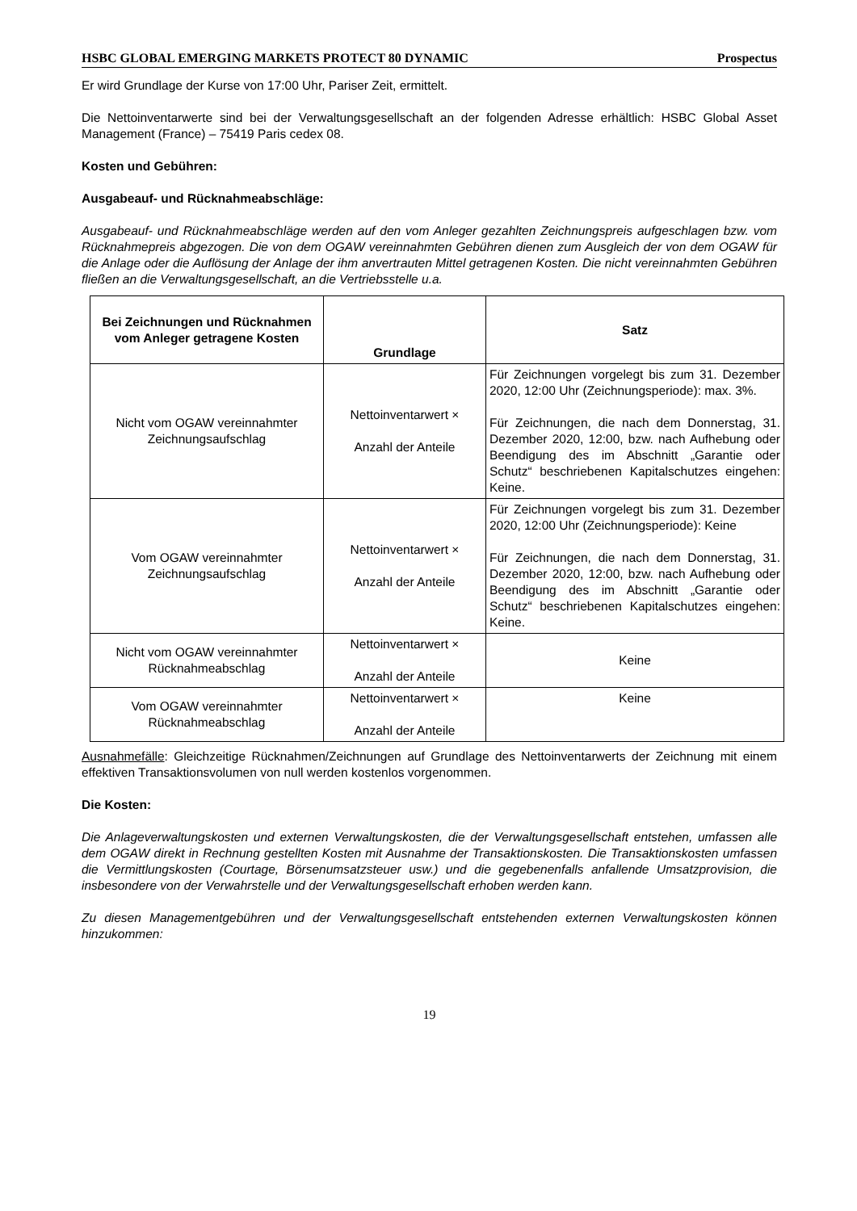HSBC GLOBAL EMERGING MARKETS PROTECT 80 DYNAMIC Prospectus
Er wird Grundlage der Kurse von 17:00 Uhr, Pariser Zeit, ermittelt.
Die Nettoinventarwerte sind bei der Verwaltungsgesellschaft an der folgenden Adresse erhältlich: HSBC Global Asset Management (France) – 75419 Paris cedex 08.
Kosten und Gebühren:
Ausgabeauf- und Rücknahmeabschläge:
Ausgabeauf- und Rücknahmeabschläge werden auf den vom Anleger gezahlten Zeichnungspreis aufgeschlagen bzw. vom Rücknahmepreis abgezogen. Die von dem OGAW vereinnahmten Gebühren dienen zum Ausgleich der von dem OGAW für die Anlage oder die Auflösung der Anlage der ihm anvertrauten Mittel getragenen Kosten. Die nicht vereinnahmten Gebühren fließen an die Verwaltungsgesellschaft, an die Vertriebsstelle u.a.
| Bei Zeichnungen und Rücknahmen vom Anleger getragene Kosten | Grundlage | Satz |
| --- | --- | --- |
| Nicht vom OGAW vereinnahmter Zeichnungsaufschlag | Nettoinventarwert × Anzahl der Anteile | Für Zeichnungen vorgelegt bis zum 31. Dezember 2020, 12:00 Uhr (Zeichnungsperiode): max. 3%. Für Zeichnungen, die nach dem Donnerstag, 31. Dezember 2020, 12:00, bzw. nach Aufhebung oder Beendigung des im Abschnitt „Garantie oder Schutz“ beschriebenen Kapitalschutzes eingehen: Keine. |
| Vom OGAW vereinnahmter Zeichnungsaufschlag | Nettoinventarwert × Anzahl der Anteile | Für Zeichnungen vorgelegt bis zum 31. Dezember 2020, 12:00 Uhr (Zeichnungsperiode): Keine Für Zeichnungen, die nach dem Donnerstag, 31. Dezember 2020, 12:00, bzw. nach Aufhebung oder Beendigung des im Abschnitt „Garantie oder Schutz“ beschriebenen Kapitalschutzes eingehen: Keine. |
| Nicht vom OGAW vereinnahmter Rücknahmeabschlag | Nettoinventarwert × Anzahl der Anteile | Keine |
| Vom OGAW vereinnahmter Rücknahmeabschlag | Nettoinventarwert × Anzahl der Anteile | Keine |
Ausnahmefälle: Gleichzeitige Rücknahmen/Zeichnungen auf Grundlage des Nettoinventarwerts der Zeichnung mit einem effektiven Transaktionsvolumen von null werden kostenlos vorgenommen.
Die Kosten:
Die Anlageverwaltungskosten und externen Verwaltungskosten, die der Verwaltungsgesellschaft entstehen, umfassen alle dem OGAW direkt in Rechnung gestellten Kosten mit Ausnahme der Transaktionskosten. Die Transaktionskosten umfassen die Vermittlungskosten (Courtage, Börsenumsatzsteuer usw.) und die gegebenenfalls anfallende Umsatzprovision, die insbesondere von der Verwahrstelle und der Verwaltungsgesellschaft erhoben werden kann.
Zu diesen Managementgebühren und der Verwaltungsgesellschaft entstehenden externen Verwaltungskosten können hinzukommen:
19